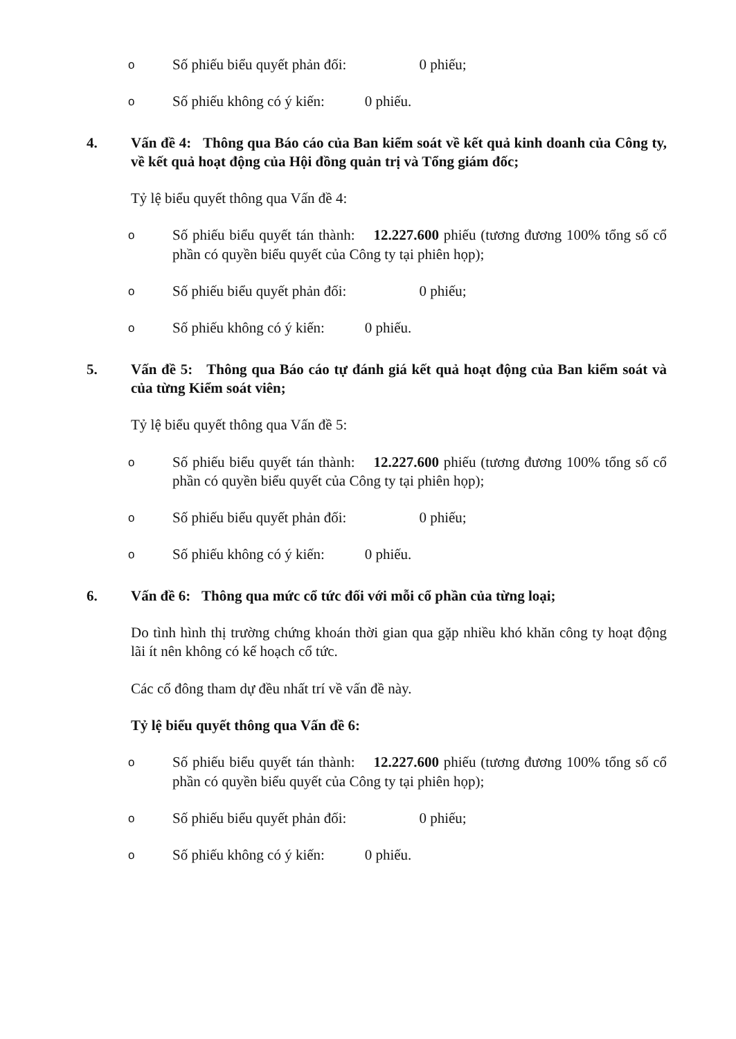o Số phiếu biểu quyết phản đối: 0 phiếu;
o Số phiếu không có ý kiến: 0 phiếu.
4. Vấn đề 4: Thông qua Báo cáo của Ban kiểm soát về kết quả kinh doanh của Công ty, về kết quả hoạt động của Hội đồng quản trị và Tổng giám đốc;
Tỷ lệ biểu quyết thông qua Vấn đề 4:
o Số phiếu biểu quyết tán thành: 12.227.600 phiếu (tương đương 100% tổng số cổ phần có quyền biểu quyết của Công ty tại phiên họp);
o Số phiếu biểu quyết phản đối: 0 phiếu;
o Số phiếu không có ý kiến: 0 phiếu.
5. Vấn đề 5: Thông qua Báo cáo tự đánh giá kết quả hoạt động của Ban kiểm soát và của từng Kiểm soát viên;
Tỷ lệ biểu quyết thông qua Vấn đề 5:
o Số phiếu biểu quyết tán thành: 12.227.600 phiếu (tương đương 100% tổng số cổ phần có quyền biểu quyết của Công ty tại phiên họp);
o Số phiếu biểu quyết phản đối: 0 phiếu;
o Số phiếu không có ý kiến: 0 phiếu.
6. Vấn đề 6: Thông qua mức cổ tức đối với mỗi cổ phần của từng loại;
Do tình hình thị trường chứng khoán thời gian qua gặp nhiều khó khăn công ty hoạt động lãi ít nên không có kế hoạch cổ tức.
Các cổ đông tham dự đều nhất trí về vấn đề này.
Tỷ lệ biểu quyết thông qua Vấn đề 6:
o Số phiếu biểu quyết tán thành: 12.227.600 phiếu (tương đương 100% tổng số cổ phần có quyền biểu quyết của Công ty tại phiên họp);
o Số phiếu biểu quyết phản đối: 0 phiếu;
o Số phiếu không có ý kiến: 0 phiếu.